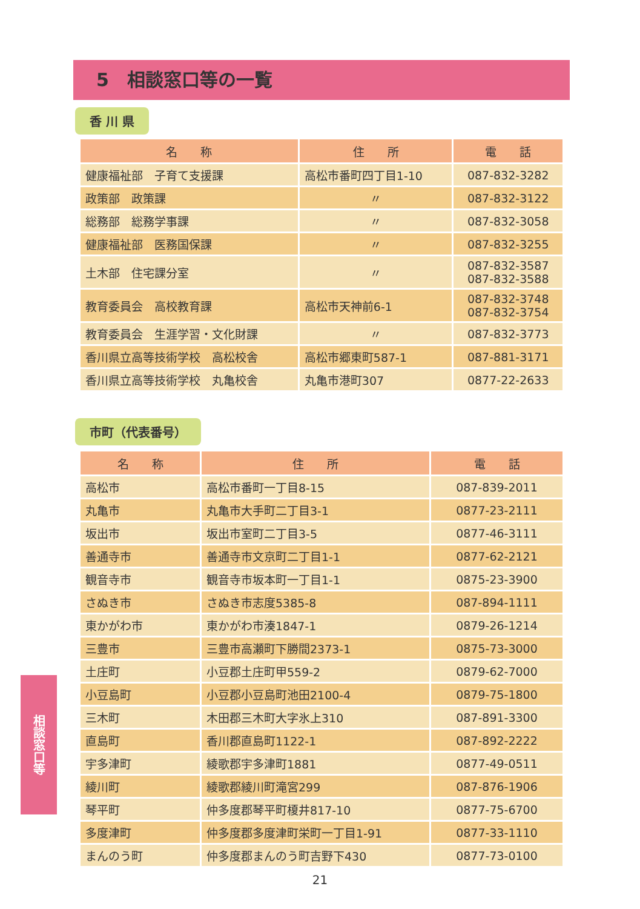5　相談窓口等の一覧
香 川 県
| 名 称 | 住 所 | 電 話 |
| --- | --- | --- |
| 健康福祉部 子育て支援課 | 高松市番町四丁目1-10 | 087-832-3282 |
| 政策部 政策課 | 〃 | 087-832-3122 |
| 総務部 総務学事課 | 〃 | 087-832-3058 |
| 健康福祉部 医務国保課 | 〃 | 087-832-3255 |
| 土木部 住宅課分室 | 〃 | 087-832-3587 087-832-3588 |
| 教育委員会 高校教育課 | 高松市天神前6-1 | 087-832-3748 087-832-3754 |
| 教育委員会 生涯学習・文化財課 | 〃 | 087-832-3773 |
| 香川県立高等技術学校 高松校舎 | 高松市郷東町587-1 | 087-881-3171 |
| 香川県立高等技術学校 丸亀校舎 | 丸亀市港町307 | 0877-22-2633 |
市町（代表番号）
| 名 称 | 住 所 | 電 話 |
| --- | --- | --- |
| 高松市 | 高松市番町一丁目8-15 | 087-839-2011 |
| 丸亀市 | 丸亀市大手町二丁目3-1 | 0877-23-2111 |
| 坂出市 | 坂出市室町二丁目3-5 | 0877-46-3111 |
| 善通寺市 | 善通寺市文京町二丁目1-1 | 0877-62-2121 |
| 観音寺市 | 観音寺市坂本町一丁目1-1 | 0875-23-3900 |
| さぬき市 | さぬき市志度5385-8 | 087-894-1111 |
| 東かがわ市 | 東かがわ市湊1847-1 | 0879-26-1214 |
| 三豊市 | 三豊市高瀬町下勝間2373-1 | 0875-73-3000 |
| 土庄町 | 小豆郡土庄町甲559-2 | 0879-62-7000 |
| 小豆島町 | 小豆郡小豆島町池田2100-4 | 0879-75-1800 |
| 三木町 | 木田郡三木町大字氷上310 | 087-891-3300 |
| 直島町 | 香川郡直島町1122-1 | 087-892-2222 |
| 宇多津町 | 綾歌郡宇多津町1881 | 0877-49-0511 |
| 綾川町 | 綾歌郡綾川町滝宮299 | 087-876-1906 |
| 琴平町 | 仲多度郡琴平町榎井817-10 | 0877-75-6700 |
| 多度津町 | 仲多度郡多度津町栄町一丁目1-91 | 0877-33-1110 |
| まんのう町 | 仲多度郡まんのう町吉野下430 | 0877-73-0100 |
相談窓口等
21